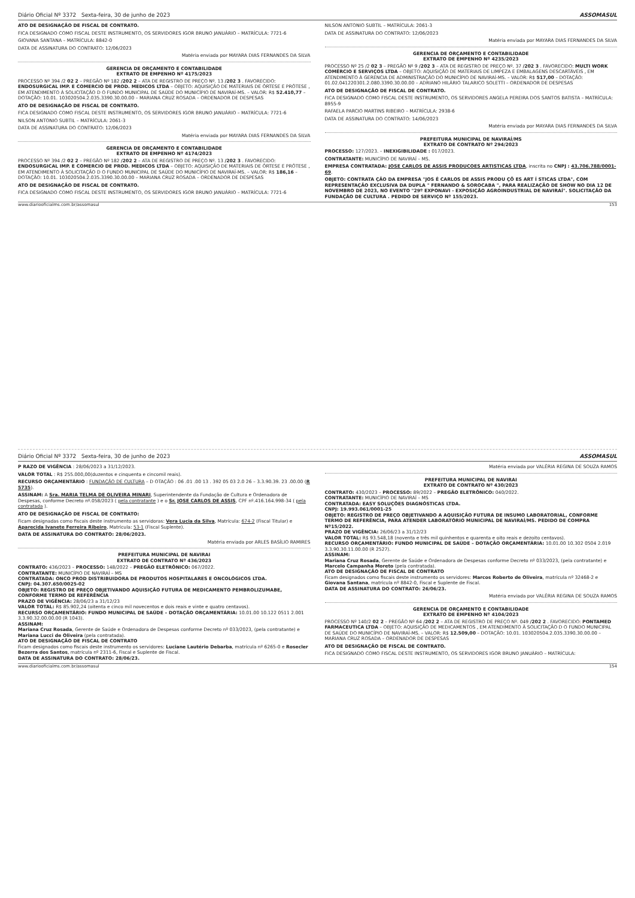Diário Oficial Nº 3372 Sexta-feira, 30 de junho de 2023 ASSOMASUL
ATO DE DESIGNAÇÃO DE FISCAL DE CONTRATO.
FICA DESIGNADO COMO FISCAL DESTE INSTRUMENTO, OS SERVIDORES IGOR BRUNO JANUÁRIO – MATRÍCULA: 7721-6
GIOVANA SANTANA – MATRÍCULA: 8842-0
DATA DE ASSINATURA DO CONTRATO: 12/06/2023
Matéria enviada por MAYARA DIAS FERNANDES DA SILVA
GERENCIA DE ORÇAMENTO E CONTABILIDADE
EXTRATO DE EMPENHO Nº 4175/2023
PROCESSO Nº 394 /2 02 2 – PREGÃO Nº 182 /202 2 – ATA DE REGISTRO DE PREÇO Nº. 13 /202 3 . FAVORECIDO: ENDOSURGICAL IMP. E COMERCIO DE PROD. MEDICOS LTDA – OBJETO: AQUISIÇÃO DE MATERIAIS DE ÓRTESE E PRÓTESE , EM ATENDIMENTO À SOLICITAÇÃO D O FUNDO MUNICIPAL DE SAÚDE DO MUNICÍPIO DE NAVIRAÍ-MS. – VALOR: R$ 52.410,77 – DOTAÇÃO: 10.01. 103020504.2.035.3390.30.00.00 – MARIANA CRUZ ROSADA – ORDENADOR DE DESPESAS
ATO DE DESIGNAÇÃO DE FISCAL DE CONTRATO.
FICA DESIGNADO COMO FISCAL DESTE INSTRUMENTO, OS SERVIDORES IGOR BRUNO JANUÁRIO – MATRÍCULA: 7721-6
NILSON ANTONIO SUBTIL – MATRÍCULA: 2061-3
DATA DE ASSINATURA DO CONTRATO: 12/06/2023
Matéria enviada por MAYARA DIAS FERNANDES DA SILVA
GERENCIA DE ORÇAMENTO E CONTABILIDADE
EXTRATO DE EMPENHO Nº 4174/2023
PROCESSO Nº 394 /2 02 2 – PREGÃO Nº 182 /202 2 – ATA DE REGISTRO DE PREÇO Nº. 13 /202 3 . FAVORECIDO: ENDOSURGICAL IMP. E COMERCIO DE PROD. MEDICOS LTDA – OBJETO: AQUISIÇÃO DE MATERIAIS DE ÓRTESE E PRÓTESE , EM ATENDIMENTO À SOLICITAÇÃO D O FUNDO MUNICIPAL DE SAÚDE DO MUNICÍPIO DE NAVIRAÍ-MS. – VALOR: R$ 186,16 – DOTAÇÃO: 10.01. 103020504.2.035.3390.30.00.00 – MARIANA CRUZ ROSADA – ORDENADOR DE DESPESAS
ATO DE DESIGNAÇÃO DE FISCAL DE CONTRATO.
FICA DESIGNADO COMO FISCAL DESTE INSTRUMENTO, OS SERVIDORES IGOR BRUNO JANUÁRIO – MATRÍCULA: 7721-6
NILSON ANTONIO SUBTIL – MATRÍCULA: 2061-3
DATA DE ASSINATURA DO CONTRATO: 12/06/2023
Matéria enviada por MAYARA DIAS FERNANDES DA SILVA
GERENCIA DE ORÇAMENTO E CONTABILIDADE
EXTRATO DE EMPENHO Nº 4235/2023
PROCESSO Nº 25 /2 02 3 – PREGÃO Nº 9 /202 3 – ATA DE REGISTRO DE PREÇO Nº. 37 /202 3 . FAVORECIDO: MULTI WORK COMÉRCIO E SERVIÇOS LTDA – OBJETO: AQUISIÇÃO DE MATERIAIS DE LIMPEZA E EMBALAGENS DESCARTÁVEIS , EM ATENDIMENTO À GERENCIA DE ADMINISTRAÇÃO DO MUNICÍPIO DE NAVIRAÍ-MS. – VALOR: R$ 517,00 – DOTAÇÃO: 01.02.041220301.2.080.3390.30.00.00 – ADRIANO HILÁRIO TALARICO SOLETTI – ORDENADOR DE DESPESAS
ATO DE DESIGNAÇÃO DE FISCAL DE CONTRATO.
FICA DESIGNADO COMO FISCAL DESTE INSTRUMENTO, OS SERVIDORES ANGELA PEREIRA DOS SANTOS BATISTA – MATRÍCULA: 8955-9
RAFAELA PARCIO MARTINS RIBEIRO – MATRÍCULA: 2938-6
DATA DE ASSINATURA DO CONTRATO: 14/06/2023
Matéria enviada por MAYARA DIAS FERNANDES DA SILVA
PREFEITURA MUNICIPAL DE NAVIRAÍ/MS
EXTRATO DE CONTRATO Nº 294/2023
PROCESSO: 127/2023. – INEXIGIBILIDADE : 017/2023.
CONTRATANTE: MUNICÍPIO DE NAVIRAÍ – MS.
EMPRESA CONTRATADA: JOSE CARLOS DE ASSIS PRODUCOES ARTISTICAS LTDA, inscrita no CNPJ : 43.706.788/0001-69.
OBJETO: CONTRATA ÇÃO DA EMPRESA "JOS É CARLOS DE ASSIS PRODU ÇÕ ES ART Í STICAS LTDA", COM REPRESENTAÇÃO EXCLUSIVA DA DUPLA " FERNANDO & SOROCABA ", PARA REALIZAÇÃO DE SHOW NO DIA 12 DE NOVEMBRO DE 2023, NO EVENTO "29º EXPONAVI - EXPOSIÇÃO AGROINDUSTRIAL DE NAVIRAÍ". SOLICITAÇÃO DA FUNDAÇÃO DE CULTURA . PEDIDO DE SERVIÇO Nº 155/2023.
www.diariooficialms.com.br/assomasul 153
Diário Oficial Nº 3372 Sexta-feira, 30 de junho de 2023 ASSOMASUL
P RAZO DE VIGÊNCIA : 28/06/2023 a 31/12/2023.
VALOR TOTAL : R$ 255.000,00(duzentos e cinquenta e cincomil reais).
RECURSO ORÇAMENTÁRIO : FUNDAÇÃO DE CULTURA – D OTAÇÃO : 06 .01 .00 13 . 392 05 03 2.0 26 – 3.3.90.39. 23 .00.00 (R 5735).
ASSINAM: A Sra. MARIA TELMA DE OLIVEIRA MINARI, Superintendente da Fundação de Cultura e Ordenadora de Despesas, conforme Decreto nº.058/2023 ( pela contratante ) e o Sr. JOSE CARLOS DE ASSIS, CPF nº.416.164.998-34 ( pela contratada ).
ATO DE DESIGNAÇÃO DE FISCAL DE CONTRATO:
Ficam designadas como fiscais deste instrumento as servidoras: Vera Lucia da Silva, Matrícula: 674-2 (Fiscal Titular) e Aparecida Ivanete Ferreira Ribeiro, Matrícula: 53-1 (Fiscal Suplente).
DATA DE ASSINATURA DO CONTRATO: 28/06/2023.
Matéria enviada por ARLES BASÍLIO RAMIRES
PREFEITURA MUNICIPAL DE NAVIRAI
EXTRATO DE CONTRATO Nº 436/2023
CONTRATO: 436/2023 – PROCESSO: 148/2022 – PREGÃO ELETRÔNICO: 067/2022.
CONTRATANTE: MUNICÍPIO DE NAVIRAÍ – MS
CONTRATADA: ONCO PROD DISTRIBUIDORA DE PRODUTOS HOSPITALARES E ONCOLÓGICOS LTDA.
CNPJ: 04.307.650/0025-02
OBJETO: REGISTRO DE PREÇO OBJETIVANDO AQUISIÇÃO FUTURA DE MEDICAMENTO PEMBROLIZUMABE, CONFORME TERMO DE REFERÊNCIA
PRAZO DE VIGÊNCIA: 28/06/23 a 31/12/23
VALOR TOTAL: R$ 85.902,24 (oitenta e cinco mil novecentos e dois reais e vinte e quatro centavos).
RECURSO ORÇAMENTÁRIO: FUNDO MUNICIPAL DE SAÚDE – DOTAÇÃO ORÇAMENTÁRIA: 10.01.00 10.122 0511 2.001 3.3.90.32.00.00.00 (R 1043).
ASSINAM:
Mariana Cruz Rosada, Gerente de Saúde e Ordenadora de Despesas conforme Decreto nº 033/2023, (pela contratante) e Mariana Lucci de Oliveira (pela contratada).
ATO DE DESIGNAÇÃO DE FISCAL DE CONTRATO
Ficam designados como fiscais deste instrumento os servidores: Luciane Lautério Debarba, matrícula nº 6265-0 e Rosecler Bezerra dos Santos, matrícula nº 2311-6, Fiscal e Suplente de Fiscal.
DATA DE ASSINATURA DO CONTRATO: 28/06/23.
Matéria enviada por VALÉRIA REGINA DE SOUZA RAMOS
PREFEITURA MUNICIPAL DE NAVIRAI
EXTRATO DE CONTRATO Nº 430/2023
CONTRATO: 430/2023 – PROCESSO: 89/2022 – PREGÃO ELETRÔNICO: 040/2022.
CONTRATANTE: MUNICÍPIO DE NAVIRAÍ – MS
CONTRATADA: EASY SOLUÇÕES DIAGNÓSTICAS LTDA.
CNPJ: 19.993.061/0001-25
OBJETO: REGISTRO DE PREÇO OBJETIVANDO A AQUISIÇÃO FUTURA DE INSUMO LABORATORIAL, CONFORME TERMO DE REFERÊNCIA, PARA ATENDER LABORATÓRIO MUNICIPAL DE NAVIRAÍ/MS. PEDIDO DE COMPRA Nº15/2022.
PRAZO DE VIGÊNCIA: 26/06/23 a 31/12/23
VALOR TOTAL: R$ 93.548,18 (noventa e três mil quinhentos e quarenta e oito reais e dezoito centavos).
RECURSO ORÇAMENTÁRIO: FUNDO MUNICIPAL DE SAÚDE – DOTAÇÃO ORÇAMENTÁRIA: 10.01.00 10.302 0504 2.019 3.3.90.30.11.00.00 (R 2527).
ASSINAM:
Mariana Cruz Rosada, Gerente de Saúde e Ordenadora de Despesas conforme Decreto nº 033/2023, (pela contratante) e Marcelo Campanha Moreto (pela contratada).
ATO DE DESIGNAÇÃO DE FISCAL DE CONTRATO
Ficam designados como fiscais deste instrumento os servidores: Marcos Roberto de Oliveira, matrícula nº 32468-2 e Giovana Santana, matrícula nº 8842-0, Fiscal e Suplente de Fiscal.
DATA DE ASSINATURA DO CONTRATO: 26/06/23.
Matéria enviada por VALÉRIA REGINA DE SOUZA RAMOS
GERENCIA DE ORÇAMENTO E CONTABILIDADE
EXTRATO DE EMPENHO Nº 4104/2023
PROCESSO Nº 140/2 02 2 – PREGÃO Nº 64 /202 2 – ATA DE REGISTRO DE PREÇO Nº. 049 /202 2 . FAVORECIDO: PONTAMED FARMACEUTICA LTDA – OBJETO: AQUISIÇÃO DE MEDICAMENTOS , EM ATENDIMENTO À SOLICITAÇÃO D O FUNDO MUNICIPAL DE SAÚDE DO MUNICÍPIO DE NAVIRAÍ-MS. – VALOR: R$ 12.509,00 – DOTAÇÃO: 10.01. 103020504.2.035.3390.30.00.00 – MARIANA CRUZ ROSADA – ORDENADOR DE DESPESAS
ATO DE DESIGNAÇÃO DE FISCAL DE CONTRATO.
FICA DESIGNADO COMO FISCAL DESTE INSTRUMENTO, OS SERVIDORES IGOR BRUNO JANUÁRIO – MATRÍCULA:
www.diariooficialms.com.br/assomasul 154